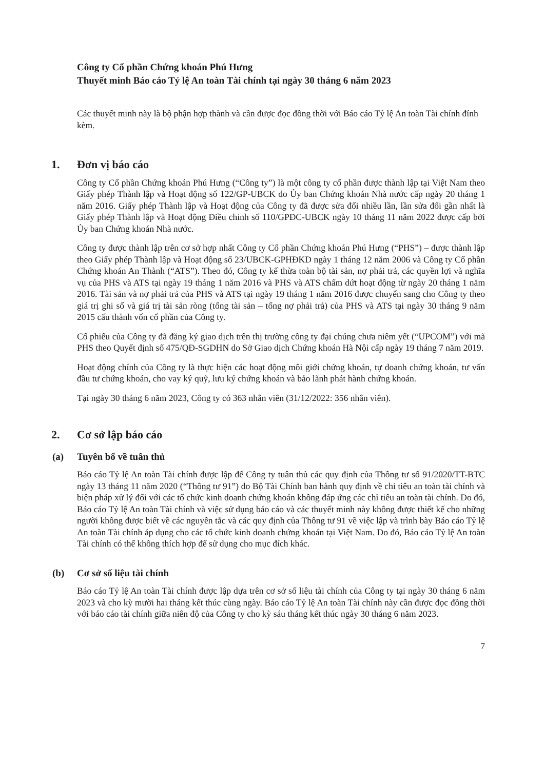Công ty Cổ phần Chứng khoán Phú Hưng
Thuyết minh Báo cáo Tỷ lệ An toàn Tài chính tại ngày 30 tháng 6 năm 2023
Các thuyết minh này là bộ phận hợp thành và cần được đọc đồng thời với Báo cáo Tỷ lệ An toàn Tài chính đính kèm.
1. Đơn vị báo cáo
Công ty Cổ phần Chứng khoán Phú Hưng (“Công ty”) là một công ty cổ phần được thành lập tại Việt Nam theo Giấy phép Thành lập và Hoạt động số 122/GP-UBCK do Ủy ban Chứng khoán Nhà nước cấp ngày 20 tháng 1 năm 2016. Giấy phép Thành lập và Hoạt động của Công ty đã được sửa đổi nhiều lần, lần sửa đổi gần nhất là Giấy phép Thành lập và Hoạt động Điều chỉnh số 110/GPĐC-UBCK ngày 10 tháng 11 năm 2022 được cấp bởi Ủy ban Chứng khoán Nhà nước.
Công ty được thành lập trên cơ sở hợp nhất Công ty Cổ phần Chứng khoán Phú Hưng (“PHS”) – được thành lập theo Giấy phép Thành lập và Hoạt động số 23/UBCK-GPHĐKD ngày 1 tháng 12 năm 2006 và Công ty Cổ phần Chứng khoán An Thành (“ATS”). Theo đó, Công ty kế thừa toàn bộ tài sản, nợ phải trả, các quyền lợi và nghĩa vụ của PHS và ATS tại ngày 19 tháng 1 năm 2016 và PHS và ATS chấm dứt hoạt động từ ngày 20 tháng 1 năm 2016. Tài sản và nợ phải trả của PHS và ATS tại ngày 19 tháng 1 năm 2016 được chuyển sang cho Công ty theo giá trị ghi sổ và giá trị tài sản ròng (tổng tài sản – tổng nợ phải trả) của PHS và ATS tại ngày 30 tháng 9 năm 2015 cấu thành vốn cổ phần của Công ty.
Cổ phiếu của Công ty đã đăng ký giao dịch trên thị trường công ty đại chúng chưa niêm yết (“UPCOM”) với mã PHS theo Quyết định số 475/QĐ-SGDHN do Sở Giao dịch Chứng khoán Hà Nội cấp ngày 19 tháng 7 năm 2019.
Hoạt động chính của Công ty là thực hiện các hoạt động môi giới chứng khoán, tự doanh chứng khoán, tư vấn đầu tư chứng khoán, cho vay ký quỹ, lưu ký chứng khoán và bảo lãnh phát hành chứng khoán.
Tại ngày 30 tháng 6 năm 2023, Công ty có 363 nhân viên (31/12/2022: 356 nhân viên).
2. Cơ sở lập báo cáo
(a) Tuyên bố về tuân thủ
Báo cáo Tỷ lệ An toàn Tài chính được lập để Công ty tuân thủ các quy định của Thông tư số 91/2020/TT-BTC ngày 13 tháng 11 năm 2020 (“Thông tư 91”) do Bộ Tài Chính ban hành quy định về chỉ tiêu an toàn tài chính và biện pháp xử lý đối với các tổ chức kinh doanh chứng khoán không đáp ứng các chỉ tiêu an toàn tài chính. Do đó, Báo cáo Tỷ lệ An toàn Tài chính và việc sử dụng báo cáo và các thuyết minh này không được thiết kế cho những người không được biết về các nguyên tắc và các quy định của Thông tư 91 về việc lập và trình bày Báo cáo Tỷ lệ An toàn Tài chính áp dụng cho các tổ chức kinh doanh chứng khoán tại Việt Nam. Do đó, Báo cáo Tỷ lệ An toàn Tài chính có thể không thích hợp để sử dụng cho mục đích khác.
(b) Cơ sở số liệu tài chính
Báo cáo Tỷ lệ An toàn Tài chính được lập dựa trên cơ sở số liệu tài chính của Công ty tại ngày 30 tháng 6 năm 2023 và cho kỳ mười hai tháng kết thúc cùng ngày. Báo cáo Tỷ lệ An toàn Tài chính này cần được đọc đồng thời với báo cáo tài chính giữa niên độ của Công ty cho kỳ sáu tháng kết thúc ngày 30 tháng 6 năm 2023.
7